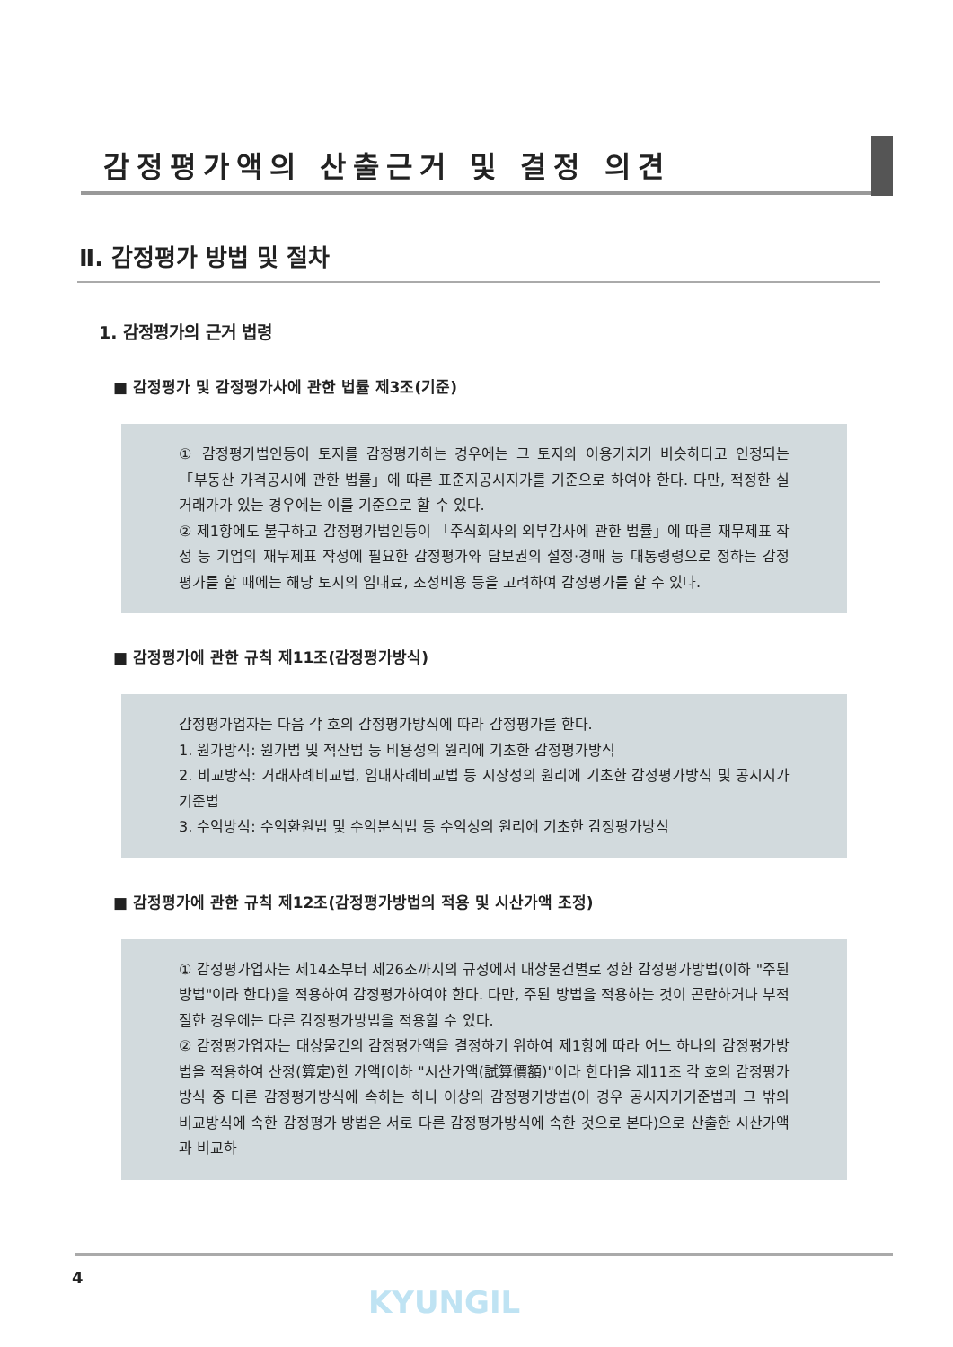감정평가액의 산출근거 및 결정 의견
Ⅱ. 감정평가 방법 및 절차
1. 감정평가의 근거 법령
■ 감정평가 및 감정평가사에 관한 법률 제3조(기준)
① 감정평가법인등이 토지를 감정평가하는 경우에는 그 토지와 이용가치가 비슷하다고 인정되는 「부동산 가격공시에 관한 법률」에 따른 표준지공시지가를 기준으로 하여야 한다. 다만, 적정한 실거래가가 있는 경우에는 이를 기준으로 할 수 있다.
② 제1항에도 불구하고 감정평가법인등이 「주식회사의 외부감사에 관한 법률」에 따른 재무제표 작성 등 기업의 재무제표 작성에 필요한 감정평가와 담보권의 설정·경매 등 대통령령으로 정하는 감정평가를 할 때에는 해당 토지의 임대료, 조성비용 등을 고려하여 감정평가를 할 수 있다.
■ 감정평가에 관한 규칙 제11조(감정평가방식)
감정평가업자는 다음 각 호의 감정평가방식에 따라 감정평가를 한다.
1. 원가방식: 원가법 및 적산법 등 비용성의 원리에 기초한 감정평가방식
2. 비교방식: 거래사례비교법, 임대사례비교법 등 시장성의 원리에 기초한 감정평가방식 및 공시지가기준법
3. 수익방식: 수익환원법 및 수익분석법 등 수익성의 원리에 기초한 감정평가방식
■ 감정평가에 관한 규칙 제12조(감정평가방법의 적용 및 시산가액 조정)
① 감정평가업자는 제14조부터 제26조까지의 규정에서 대상물건별로 정한 감정평가방법(이하 "주된 방법"이라 한다)을 적용하여 감정평가하여야 한다. 다만, 주된 방법을 적용하는 것이 곤란하거나 부적절한 경우에는 다른 감정평가방법을 적용할 수 있다.
② 감정평가업자는 대상물건의 감정평가액을 결정하기 위하여 제1항에 따라 어느 하나의 감정평가방법을 적용하여 산정(算定)한 가액[이하 "시산가액(試算價額)"이라 한다]을 제11조 각 호의 감정평가방식 중 다른 감정평가방식에 속하는 하나 이상의 감정평가방법(이 경우 공시지가기준법과 그 밖의 비교방식에 속한 감정평가 방법은 서로 다른 감정평가방식에 속한 것으로 본다)으로 산출한 시산가액과 비교하
4
KYUNGIL